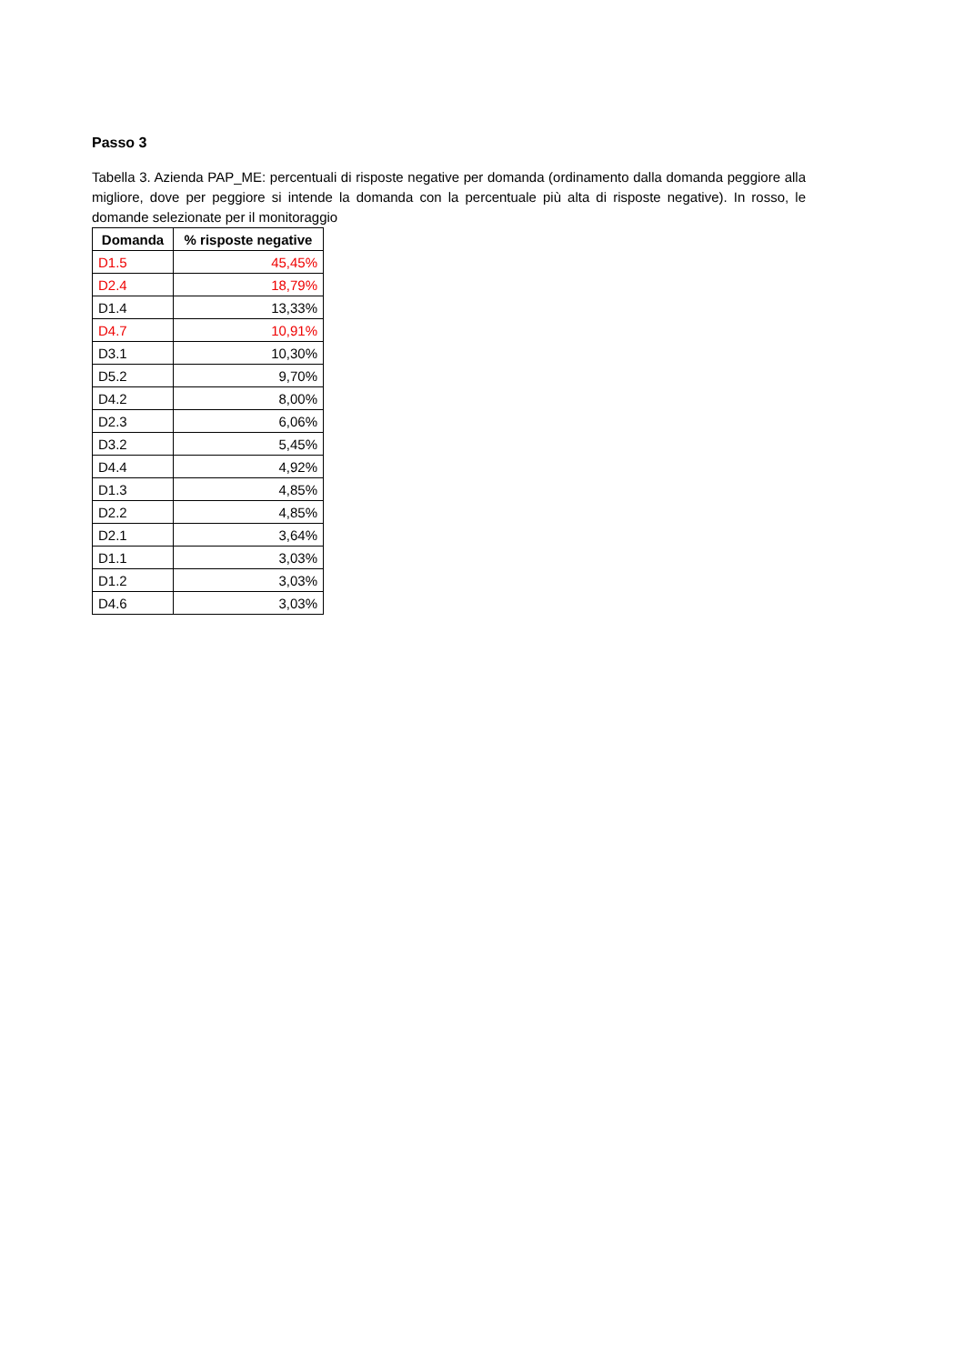Passo 3
Tabella 3. Azienda PAP_ME: percentuali di risposte negative per domanda (ordinamento dalla domanda peggiore alla migliore, dove per peggiore si intende la domanda con la percentuale più alta di risposte negative). In rosso, le domande selezionate per il monitoraggio
| Domanda | % risposte negative |
| --- | --- |
| D1.5 | 45,45% |
| D2.4 | 18,79% |
| D1.4 | 13,33% |
| D4.7 | 10,91% |
| D3.1 | 10,30% |
| D5.2 | 9,70% |
| D4.2 | 8,00% |
| D2.3 | 6,06% |
| D3.2 | 5,45% |
| D4.4 | 4,92% |
| D1.3 | 4,85% |
| D2.2 | 4,85% |
| D2.1 | 3,64% |
| D1.1 | 3,03% |
| D1.2 | 3,03% |
| D4.6 | 3,03% |